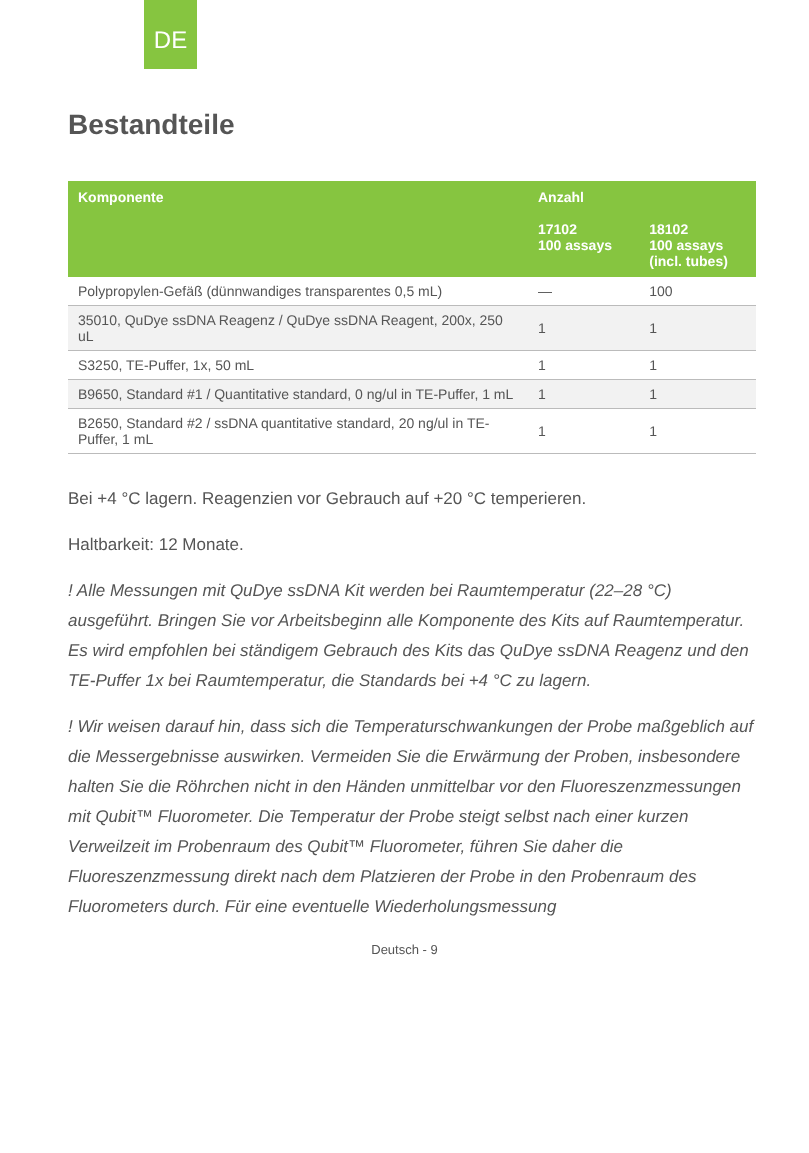DE
Bestandteile
| Komponente | Anzahl | |
| --- | --- | --- |
| | 17102 100 assays | 18102 100 assays (incl. tubes) |
| Polypropylen-Gefäß (dünnwandiges transparentes 0,5 mL) | — | 100 |
| 35010, QuDye ssDNA Reagenz / QuDye ssDNA Reagent, 200x, 250 uL | 1 | 1 |
| S3250, TE-Puffer, 1x, 50 mL | 1 | 1 |
| B9650, Standard #1 / Quantitative standard, 0 ng/ul in TE-Puffer, 1 mL | 1 | 1 |
| B2650, Standard #2 / ssDNA quantitative standard, 20 ng/ul in TE-Puffer, 1 mL | 1 | 1 |
Bei +4 °C lagern. Reagenzien vor Gebrauch auf +20 °C temperieren.
Haltbarkeit: 12 Monate.
! Alle Messungen mit QuDye ssDNA Kit werden bei Raumtemperatur (22–28 °C) ausgeführt. Bringen Sie vor Arbeitsbeginn alle Komponente des Kits auf Raumtemperatur. Es wird empfohlen bei ständigem Gebrauch des Kits das QuDye ssDNA Reagenz und den TE-Puffer 1x bei Raumtemperatur, die Standards bei +4 °C zu lagern.
! Wir weisen darauf hin, dass sich die Temperaturschwankungen der Probe maßgeblich auf die Messergebnisse auswirken. Vermeiden Sie die Erwärmung der Proben, insbesondere halten Sie die Röhrchen nicht in den Händen unmittelbar vor den Fluoreszenzmessungen mit Qubit™ Fluorometer. Die Temperatur der Probe steigt selbst nach einer kurzen Verweilzeit im Probenraum des Qubit™ Fluorometer, führen Sie daher die Fluoreszenzmessung direkt nach dem Platzieren der Probe in den Probenraum des Fluorometers durch. Für eine eventuelle Wiederholungsmessung
Deutsch - 9